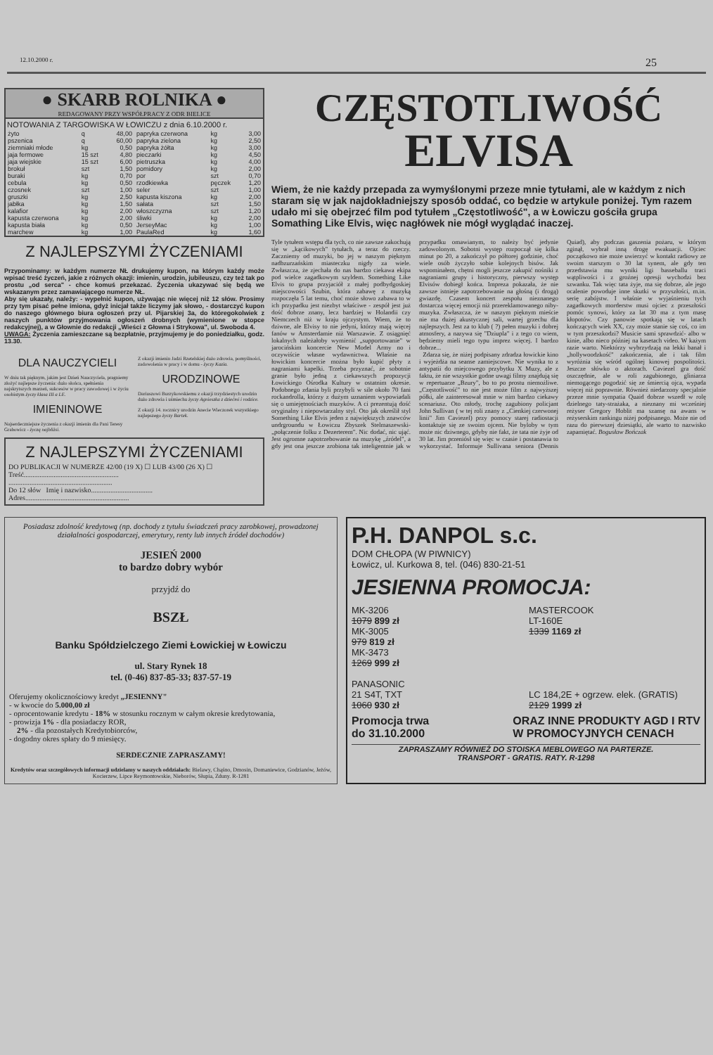12.10.2000 r. 25
● SKARB ROLNIKA ●
REDAGOWANY PRZY WSPÓŁPRACY Z ODR BIELICE
NOTOWANIA Z TARGOWISKA W ŁOWICZU z dnia 6.10.2000 r.
| żyto | q | 48,00 | papryka czerwona | kg | 3,00 |
| pszenica | q | 60,00 | papryka zielona | kg | 2,50 |
| ziemniaki młode | kg | 0,50 | papryka żółta | kg | 3,00 |
| jaja fermowe | 15 szt | 4,80 | pieczarki | kg | 4,50 |
| jaja wiejskie | 15 szt | 6,00 | pietruszka | kg | 4,00 |
| brokuł | szt | 1,50 | pomidory | kg | 2,00 |
| buraki | kg | 0,70 | por | szt | 0,70 |
| cebula | kg | 0,50 | rzodkiewka | pęczek | 1,20 |
| czosnek | szt | 1,00 | seler | szt | 1,00 |
| gruszki | kg | 2,50 | kapusta kiszona | kg | 2,00 |
| jabłka | kg | 1,50 | sałata | szt | 1,50 |
| kalafior | kg | 2,00 | włoszczyzna | szt | 1,20 |
| kapusta czerwona | kg | 2,00 | śliwki | kg | 2,00 |
| kapusta biała | kg | 0,50 | JerseyMac | kg | 1,00 |
| marchew | kg | 1,00 | PaulaRed | kg | 1,60 |
Z NAJLEPSZYMI ŻYCZENIAMI
Przypominamy: w każdym numerze NŁ drukujemy kupon, na którym każdy może wpisać treść życzeń, jakie z różnych okazji: imienin, urodzin, jubileuszu, czy też tak po prostu „od serca" - chce komuś przekazać. Życzenia ukazywać się będą we wskazanym przez zamawiającego numerze NŁ.
Aby się ukazały, należy: - wypełnić kupon, używając nie więcej niż 12 słów. Prosimy przy tym pisać pełne imiona, gdyż inicjał także liczymy jak słowo, - dostarczyć kupon do naszego głównego biura ogłoszeń przy ul. Pijarskiej 3a, do któregokolwiek z naszych punktów przyjmowania ogłoszeń drobnych (wymienione w stopce redakcyjnej), a w Głownie do redakcji „Wieści z Głowna i Strykowa", ul. Swoboda 4.
UWAGA: Życzenia zamieszczane są bezpłatnie, przyjmujemy je do poniedziałku, godz. 13.30.
DLA NAUCZYCIELI
W dniu tak pięknym, jakim jest Dzień Nauczyciela, pragniemy złożyć najlepsze życzenia: dużo słońca, spełnienia najskrytszych marzeń, sukcesów w pracy zawodowej i w życiu osobistym życzy klasa III a LE.
IMIENINOWE
Najserdeczniejsze życzenia z okazji imienin dla Pani Teresy Grabowicz - życzą najbliżsi.
Z okazji imienin Jadzi Rzetelskiej dużo zdrowia, pomyślności, zadowolenia w pracy i w domu - życzy Kazia.
URODZINOWE
Dariuszowi Burzykowskiemu z okazji trzydziestych urodzin dużo zdrowia i uśmiechu życzy Agnieszka z dziećmi i rodzice.
Z okazji 14. rocznicy urodzin Anecie Wieczorek wszystkiego najlepszego życzy Bartek.
Z NAJLEPSZYMI ŻYCZENIAMI
DO PUBLIKACJI W NUMERZE 42/00 (19 X) ☐ LUB 43/00 (26 X) ☐
Treść......................................................
...........................................................
Do 12 słów Imię i nazwisko...................................
Adres...........................................................
CZĘSTOTLIWOŚĆ
ELVISA
Wiem, że nie każdy przepada za wymyślonymi przeze mnie tytułami, ale w każdym z nich staram się w jak najdokładniejszy sposób oddać, co będzie w artykule poniżej. Tym razem udało mi się obejrzeć film pod tytułem „Częstotliwość", a w Łowiczu gościła grupa Somathing Like Elvis, więc nagłówek nie mógł wyglądać inaczej.
Tyle tytułem wstępu dla tych, co nie zawsze zakochują się w „kącikowych" tytułach, a teraz do rzeczy. Zaczniemy od muzyki, bo jej w naszym pięknym nadbzurzańskim miasteczku nigdy za wiele. Zwłaszcza, że zjechała do nas bardzo ciekawa ekipa pod wielce zagadkowym szyldem. Something Like Elvis to grupa przyjaciół z małej podbydgoskiej miejscowości Szubin, która zabawę z muzyką rozpoczęła 5 lat temu, choć może słowo zabawa to w ich przypadku jest niezbyt właściwe - zespół jest już dość dobrze znany, lecz bardziej w Holandii czy Niemczech niż w kraju ojczystym. Wiem, że to dziwne, ale Elvisy to nie jedyni, którzy mają więcej fanów w Amsterdamie niż Warszawie. Z osiągnięć lokalnych należałoby wymienić „supportowanie" w jarocińskim koncercie New Model Army no i oczywiście własne wydawnictwa. Właśnie na łowickim koncercie można było kupić płyty z nagraniami kapelki. Trzeba przyznać, że sobotnie granie było jedną z ciekawszych propozycji Łowickiego Ośrodka Kultury w ostatnim okresie. Podobnego zdania byli przybyli w sile około 70 fani rockandrolla, którzy z dużym uznaniem wypowiadali się o umiejętnościach muzyków. A ci prezentują dość oryginalny i niepowtarzalny styl. Oto jak określił styl Something Like Elvis jeden z największych znawców undrgroundu w Łowiczu Zbyszek Stelmaszewski- „połączenie folku z Dezerterem". Nic dodać, nic ująć. Jest ogromne zapotrzebowanie na muzykę „źródel", a gdy jest ona jeszcze zrobiona tak inteligentnie jak w przypadku omawianym, to należy być jedynie zadowolonym. Sobotni występ rozpoczął się kilka minut po 20, a zakończył po półtorej godzinie, choć wiele osób życzyło sobie kolejnych bisów. Jak wspominałem, chętni mogli jeszcze zakupić nośniki z nagraniami grupy i historyczny, pierwszy występ Elvisów dobiegł końca. Impreza pokazała, że nie zawsze istnieje zapotrzebowanie na głośną (i drogą) gwiazdę. Czasem koncert zespołu nieznanego dostarcza więcej emocji niż przereklamowanego niby-muzyka. Zwłaszcza, że w naszym pięknym mieście nie ma dużej akustycznej sali, wartej grzechu dla najlepszych. Jest za to klub ( ?) pełen muzyki i dobrej atmosfery, a nazywa się "Dziupla" i z tego co wiem, będziemy mieli tego typu imprez więcej. I bardzo dobrze...
Zdarza się, że niżej podpisany zdradza łowickie kino i wyjeżdża na seanse zamiejscowe. Nie wynika to z antypatii do miejcowego przybytku X Muzy, ale z faktu, że nie wszystkie godne uwagi filmy znajdują się w repertuarze „Bzury", bo to po prostu niemożliwe. „Częstotliwość" to nie jest może film z najwyższej półki, ale zainteresował mnie w nim bardzo ciekawy scenariusz. Oto młody, trochę zagubiony policjant John Sullivan ( w tej roli znany z „Cienkiej czerwonej linii" Jim Caviezel) przy pomocy starej radiostacji kontaktuje się ze swoim ojcem. Nie byloby w tym może nic dziwnego, gdyby nie fakt, że tata nie żyje od 30 lat. Jim przeniósł się więc w czasie i postanawia to wykorzystać. Informuje Sullivana seniora (Dennis Quiad), aby podczas gaszenia pożaru, w którym zginął, wybrał inną drogę ewakuacji. Ojciec początkowo nie może uwierzyć w kontakt radiowy ze swoim starszym o 30 lat synem, ale gdy ten przedstawia mu wyniki ligi basseballu traci wątpliwości i z groźnej opresji wychodzi bez szwanku. Tak więc tata żyje, ma się dobrze, ale jego ocalenie powoduje inne skutki w przyszłości, m.in. serię zabójstw. I właśnie w wyjaśnieniu tych zagadkowych morderstw musi ojciec z przeszłości pomóc synowi, który za lat 30 ma z tym masę kłopotów. Czy panowie spotkają się w latach kończących wiek XX, czy może stanie się coś, co im w tym przeszkodzi? Musicie sami sprawdzić- albo w kinie, albo nieco później na kasetach video. W każym razie warto. Niektórzy wybrzydzają na lekki banał i „hollywoodzkość" zakończenia, ale i tak film wyróżnia się wśród ogólnej kinowej pospolitości. Jeszcze słówko o aktorach. Caviezel gra dość oszczędnie, ale w roli zagubionego, gliniarza niemogącego pogodzić się ze śmiercią ojca, wypada więcej niż poprawnie. Również niedarzony specjalnie przeze mnie sympatia Quaid dobrze wszedł w rolę dzielnego taty-strażaka, a nieznany mi wcześniej reżyser Gregory Hoblit ma szansę na awans w reżyserskim rankingu niżej podpisanego. Może nie od razu do pierwszej dziesiątki, ale warto to nazwisko zapamiętać. Bogusław Bończak
Posiadasz zdolność kredytową (np. dochody z tytułu świadczeń pracy zarobkowej, prowadzonej działalności gospodarczej, emerytury, renty lub innych źródeł dochodów)
JESIEŃ 2000
to bardzo dobry wybór
przyjdź do
BSZŁ
Banku Spółdzielczego Ziemi Łowickiej w Łowiczu
ul. Stary Rynek 18
tel. (0-46) 837-85-33; 837-57-19
Oferujemy okolicznościowy kredyt „JESIENNY"
- w kwocie do 5.000,00 zł
- oprocentowanie kredytu - 18% w stosunku rocznym w całym okresie kredytowania,
- prowizja 1% - dla posiadaczy ROR,
2% - dla pozostałych Kredytobiorców,
- dogodny okres spłaty do 9 miesięcy.
SERDECZNIE ZAPRASZAMY!
Kredytów oraz szczegółowych informacji udzielamy w naszych oddziałach: Bielawy, Chąśno, Dmosin, Domaniewice, Godzianów, Jeżów, Kocierzew, Lipce Reymontowskie, Nieborów, Słupia, Zduny. R-1281
P.H. DANPOL s.c.
DOM CHŁOPA (W PIWNICY)
Łowicz, ul. Kurkowa 8, tel. (046) 830-21-51
JESIENNA PROMOCJA:
MK-3206
1079 899 zł
MK-3005
979 819 zł
MK-3473
1269 999 zł
PANASONIC
21 S4T, TXT
1060 930 zł
MASTERCOOK
LT-160E
1339 1169 zł
LC 184,2E + ogrzew. elek. (GRATIS)
2129 1999 zł
Promocja trwa
do 31.10.2000 ORAZ INNE PRODUKTY AGD I RTV
W PROMOCYJNYCH CENACH
ZAPRASZAMY RÓWNIEŻ DO STOISKA MEBLOWEGO NA PARTERZE.
TRANSPORT - GRATIS. RATY. R-1298